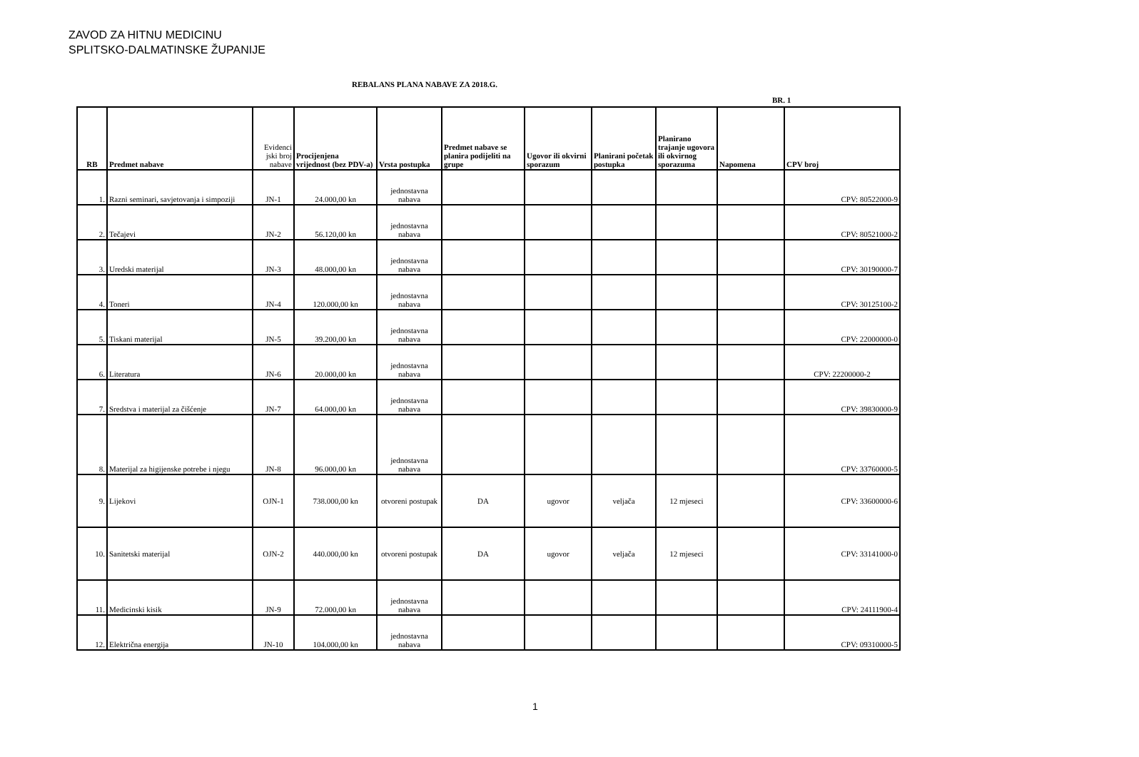ZAVOD ZA HITNU MEDICINU
SPLITSKO-DALMATINSKE ŽUPANIJE
REBALANS PLANA NABAVE ZA 2018.G.
BR. 1
| RB | Predmet nabave | Evidenci jski broj nabave | Procijenjena vrijednost (bez PDV-a) | Vrsta postupka | Predmet nabave se planira podijeliti na grupe | Ugovor ili okvirni sporazum | Planirani početak postupka | Planirano trajanje ugovora ili okvirnog sporazuma | Napomena | CPV broj |
| --- | --- | --- | --- | --- | --- | --- | --- | --- | --- | --- |
| 1. | Razni seminari, savjetovanja i simpoziji | JN-1 | 24.000,00 kn | jednostavna nabava | | | | | | CPV: 80522000-9 |
| 2. | Tečajevi | JN-2 | 56.120,00 kn | jednostavna nabava | | | | | | CPV: 80521000-2 |
| 3. | Uredski materijal | JN-3 | 48.000,00 kn | jednostavna nabava | | | | | | CPV: 30190000-7 |
| 4. | Toneri | JN-4 | 120.000,00 kn | jednostavna nabava | | | | | | CPV: 30125100-2 |
| 5. | Tiskani materijal | JN-5 | 39.200,00 kn | jednostavna nabava | | | | | | CPV: 22000000-0 |
| 6. | Literatura | JN-6 | 20.000,00 kn | jednostavna nabava | | | | | | CPV: 22200000-2 |
| 7. | Sredstva i materijal za čišćenje | JN-7 | 64.000,00 kn | jednostavna nabava | | | | | | CPV: 39830000-9 |
| 8. | Materijal za higijenske potrebe i njegu | JN-8 | 96.000,00 kn | jednostavna nabava | | | | | | CPV: 33760000-5 |
| 9. | Lijekovi | OJN-1 | 738.000,00 kn | otvoreni postupak | DA | ugovor | veljača | 12 mjeseci | | CPV: 33600000-6 |
| 10. | Sanitetski materijal | OJN-2 | 440.000,00 kn | otvoreni postupak | DA | ugovor | veljača | 12 mjeseci | | CPV: 33141000-0 |
| 11. | Medicinski kisik | JN-9 | 72.000,00 kn | jednostavna nabava | | | | | | CPV: 24111900-4 |
| 12. | Električna energija | JN-10 | 104.000,00 kn | jednostavna nabava | | | | | | CPV: 09310000-5 |
1